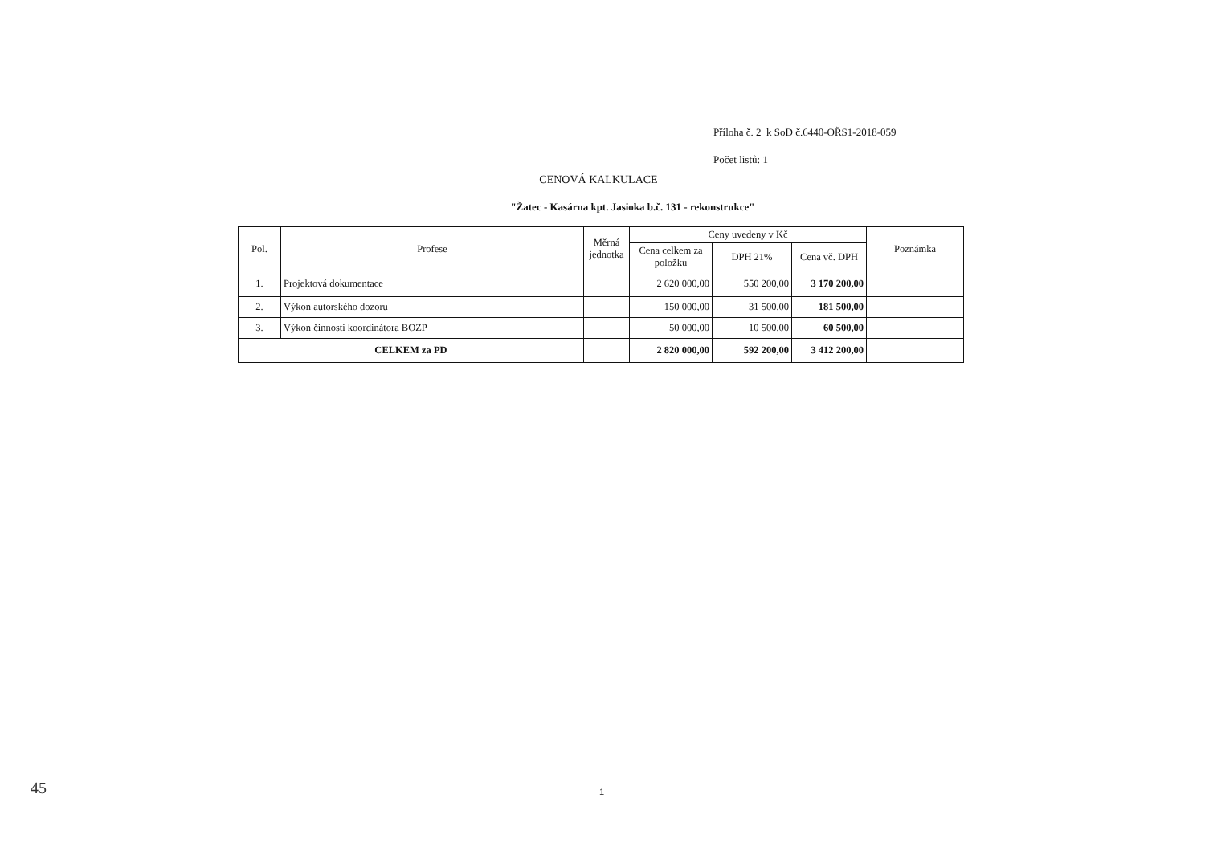Příloha č. 2 k SoD č.6440-OŘS1-2018-059
Počet listů: 1
CENOVÁ KALKULACE
"Žatec - Kasárna kpt. Jasioka b.č. 131 - rekonstrukce"
| Pol. | Profese | Měrná jednotka | Ceny uvedeny v Kč | | | Poznámka |
| --- | --- | --- | --- | --- | --- | --- |
| | | | Cena celkem za položku | DPH 21% | Cena vč. DPH | |
| 1. | Projektová dokumentace | | 2 620 000,00 | 550 200,00 | 3 170 200,00 | |
| 2. | Výkon autorského dozoru | | 150 000,00 | 31 500,00 | 181 500,00 | |
| 3. | Výkon činnosti koordinátora BOZP | | 50 000,00 | 10 500,00 | 60 500,00 | |
| CELKEM za PD | | | 2 820 000,00 | 592 200,00 | 3 412 200,00 | |
1
45